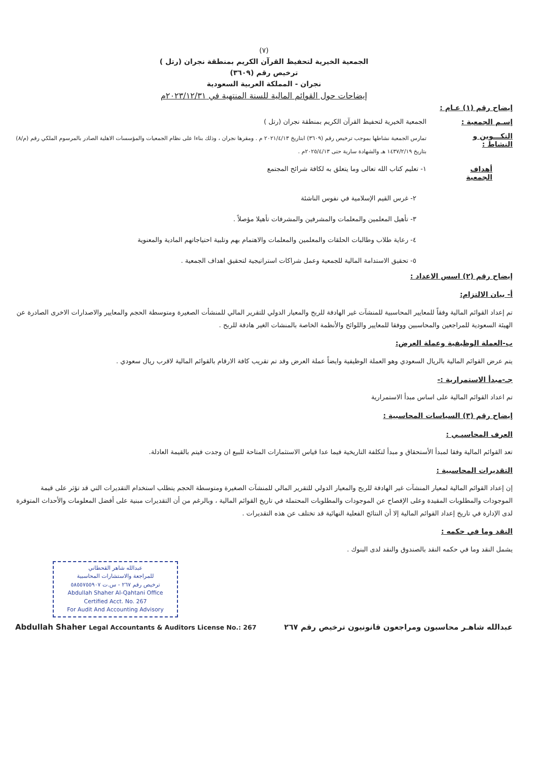(٧)
الجمعية الخيرية لتحفيظ القرآن الكريم بمنطقة نجران (رتل )
ترخيص رقم (٣٦٠٩)
نجران - المملكة العربية السعودية
إيضاحات حول القوائم المالية للسنة المنتهية في ٢٠٢٣/١٢/٣١م
إيضاح رقم (١) عـام :
إسـم الجمعية : الجمعية الخيرية لتحفيظ القرآن الكريم بمنطقة نجران (رتل )
التكـــوين و النشاط : تمارس الجمعية نشاطها بموجب ترخيص رقم (٣٦٠٩) ابتاريخ ٢٠٢١/٤/١٣ م . ومقرها نجران ، وذلك بناءا على نظام الجمعيات والمؤسسات الاهلية الصادر بالمرسوم الملكي رقم (م/٨) بتاريخ ١٤٣٧/٢/١٩ هـ والشهادة سارية حتى ٢٠٢٥/٤/١٣م .
أهداف الجمعية ١- تعليم كتاب الله تعالى وما يتعلق به لكافة شرائح المجتمع
٢- غرس القيم الإسلامية في نفوس الناشئة
٣- تأهيل المعلمين والمعلمات والمشرفين والمشرفات تأهيلا مؤصلاً .
٤- رعاية طلاب وطالبات الحلقات والمعلمين والمعلمات والاهتمام بهم وتلبية احتياجاتهم المادية والمعنوية
٥- تحقيق الاستدامة المالية للجمعية وعمل شراكات استراتيجية لتحقيق اهداف الجمعية .
إيضاح رقم (٢) اسس الاعداد :
أ- بيان الالتزام:
تم إعداد القوائم المالية وفقاً للمعايير المحاسبية للمنشآت غير الهادفة للربح والمعيار الدولي للتقرير المالي للمنشأت الصغيرة ومتوسطة الحجم والمعايير والاصدارات الاخرى الصادرة عن الهيئة السعودية للمراجعين والمحاسبين ووفقا للمعايير واللوائح والأنظمة الخاصة بالمنشات الغير هادفة للربح .
ب-العملة الوظيفية وعملة العرض:
يتم عرض القوائم المالية بالريال السعودي وهو العملة الوظيفية وايضاً عملة العرض وقد تم تقريب كافة الارقام بالقوائم المالية لاقرب ريال سعودي .
جـ-مبدأ الاستمرارية :-
تم اعداد القوائم المالية على اساس مبدأ الاستمرارية
إيضاح رقم (٣) السياسات المحاسبية :
العرف المحاسبـي :
تعد القوائم المالية وفقا لمبدأ الأستحقاق و مبدأ لتكلفة التاريخية فيما عدا قياس الاستثمارات المتاحة للبيع ان وجدت فيتم بالقيمة العادلة.
التقديرات المحاسبية :
إن إعداد القوائم المالية لمعيار المنشآت غير الهادفة للربح والمعيار الدولي للتقرير المالي للمنشآت الصغيرة ومتوسطة الحجم يتطلب استخدام التقديرات التي قد تؤثر على قيمة الموجودات والمطلوبات المقيدة وعلى الإفصاح عن الموجودات والمطلوبات المحتملة في تاريخ القوائم المالية ، وبالرغم من أن التقديرات مبنية على أفضل المعلومات والأحداث المتوفرة لدى الإدارة في تاريخ إعداد القوائم المالية إلا أن النتائج الفعلية النهائية قد تختلف عن هذه التقديرات .
النقد وما في حكمه :
يشمل النقد وما في حكمه النقد بالصندوق والنقد لدى البنوك .
عبدالله شاهر القحطاني
للمراجعة والاستشارات المحاسبية
ترخيص رقم ٢٦٧ - س.ت ٥٨٥٥٧٥٥٩٠٧
Abdullah Shaher Al-Qahtani Office
Certified Acct. No. 267
For Audit And Accounting Advisory
عبدالله شاهـر محاسبون ومراجعون قانونيون ترخيص رقم ٢٦٧ Abdullah Shaher Legal Accountants & Auditors License No.: 267